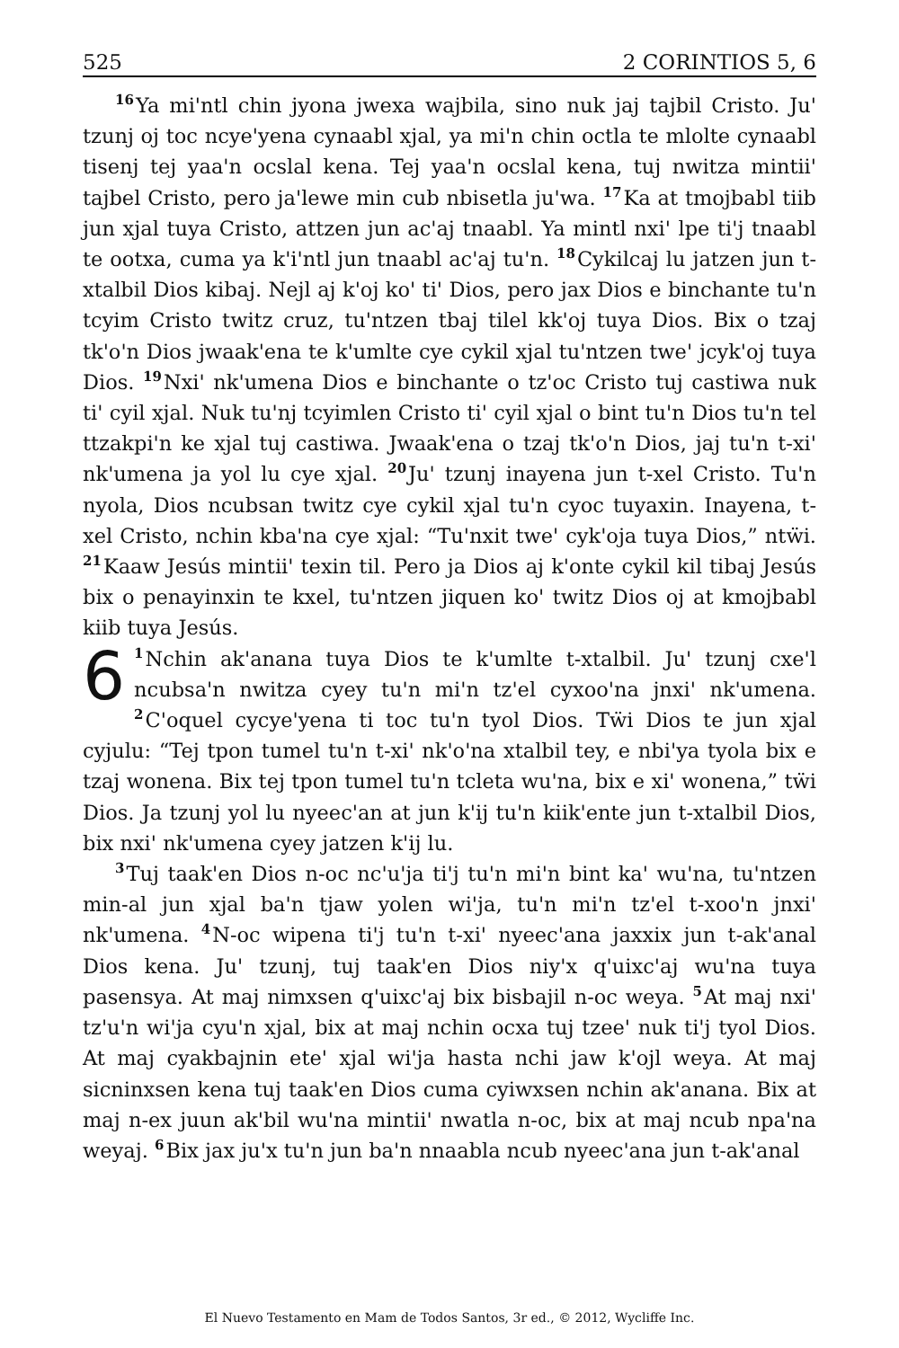525 2 CORINTIOS 5, 6
<sup>16</sup> Ya mi'ntl chin jyona jwexa wajbila, sino nuk jaj tajbil Cristo. Ju' tzunj oj toc ncye'yena cynaabl xjal, ya mi'n chin octla te mlolte cynaabl tisenj tej yaa'n ocslal kena. Tej yaa'n ocslal kena, tuj nwitza mintii' tajbel Cristo, pero ja'lewe min cub nbisetla ju'wa. <sup>17</sup>Ka at tmojbabl tiib jun xjal tuya Cristo, attzen jun ac'aj tnaabl. Ya mintl nxi' lpe ti'j tnaabl te ootxa, cuma ya k'i'ntl jun tnaabl ac'aj tu'n. <sup>18</sup>Cykilcaj lu jatzen jun t-xtalbil Dios kibaj. Nejl aj k'oj ko' ti' Dios, pero jax Dios e binchante tu'n tcyim Cristo twitz cruz, tu'ntzen tbaj tilel kk'oj tuya Dios. Bix o tzaj tk'o'n Dios jwaak'ena te k'umlte cye cykil xjal tu'ntzen twe' jcyk'oj tuya Dios. <sup>19</sup>Nxi' nk'umena Dios e binchante o tz'oc Cristo tuj castiwa nuk ti' cyil xjal. Nuk tu'nj tcyimlen Cristo ti' cyil xjal o bint tu'n Dios tu'n tel ttzakpi'n ke xjal tuj castiwa. Jwaak'ena o tzaj tk'o'n Dios, jaj tu'n t-xi' nk'umena ja yol lu cye xjal. <sup>20</sup>Ju' tzunj inayena jun t-xel Cristo. Tu'n nyola, Dios ncubsan twitz cye cykil xjal tu'n cyoc tuyaxin. Inayena, t-xel Cristo, nchin kba'na cye xjal: “Tu'nxit twe' cyk'oja tuya Dios,” ntẅi. <sup>21</sup>Kaaw Jesús mintii' texin til. Pero ja Dios aj k'onte cykil kil tibaj Jesús bix o penayinxin te kxel, tu'ntzen jiquen ko' twitz Dios oj at kmojbabl kiib tuya Jesús.
6<sup>1</sup>Nchin ak'anana tuya Dios te k'umlte t-xtalbil. Ju' tzunj cxe'l ncubsa'n nwitza cyey tu'n mi'n tz'el cyxoo'na jnxi' nk'umena. <sup>2</sup>C'oquel cycye'yena ti toc tu'n tyol Dios. Tẅi Dios te jun xjal cyjulu: “Tej tpon tumel tu'n t-xi' nk'o'na xtalbil tey, e nbi'ya tyola bix e tzaj wonena. Bix tej tpon tumel tu'n tcleta wu'na, bix e xi' wonena,” tẅi Dios. Ja tzunj yol lu nyeec'an at jun k'ij tu'n kiik'ente jun t-xtalbil Dios, bix nxi' nk'umena cyey jatzen k'ij lu.
<sup>3</sup> Tuj taak'en Dios n-oc nc'u'ja ti'j tu'n mi'n bint ka' wu'na, tu'ntzen min-al jun xjal ba'n tjaw yolen wi'ja, tu'n mi'n tz'el t-xoo'n jnxi' nk'umena. <sup>4</sup>N-oc wipena ti'j tu'n t-xi' nyeec'ana jaxxix jun t-ak'anal Dios kena. Ju' tzunj, tuj taak'en Dios niy'x q'uixc'aj wu'na tuya pasensya. At maj nimxsen q'uixc'aj bix bisbajil n-oc weya. <sup>5</sup>At maj nxi' tz'u'n wi'ja cyu'n xjal, bix at maj nchin ocxa tuj tzee' nuk ti'j tyol Dios. At maj cyakbajnin ete' xjal wi'ja hasta nchi jaw k'ojl weya. At maj sicninxsen kena tuj taak'en Dios cuma cyiwxsen nchin ak'anana. Bix at maj n-ex juun ak'bil wu'na mintii' nwatla n-oc, bix at maj ncub npa'na weyaj. <sup>6</sup>Bix jax ju'x tu'n jun ba'n nnaabla ncub nyeec'ana jun t-ak'anal
El Nuevo Testamento en Mam de Todos Santos, 3r ed., © 2012, Wycliffe Inc.